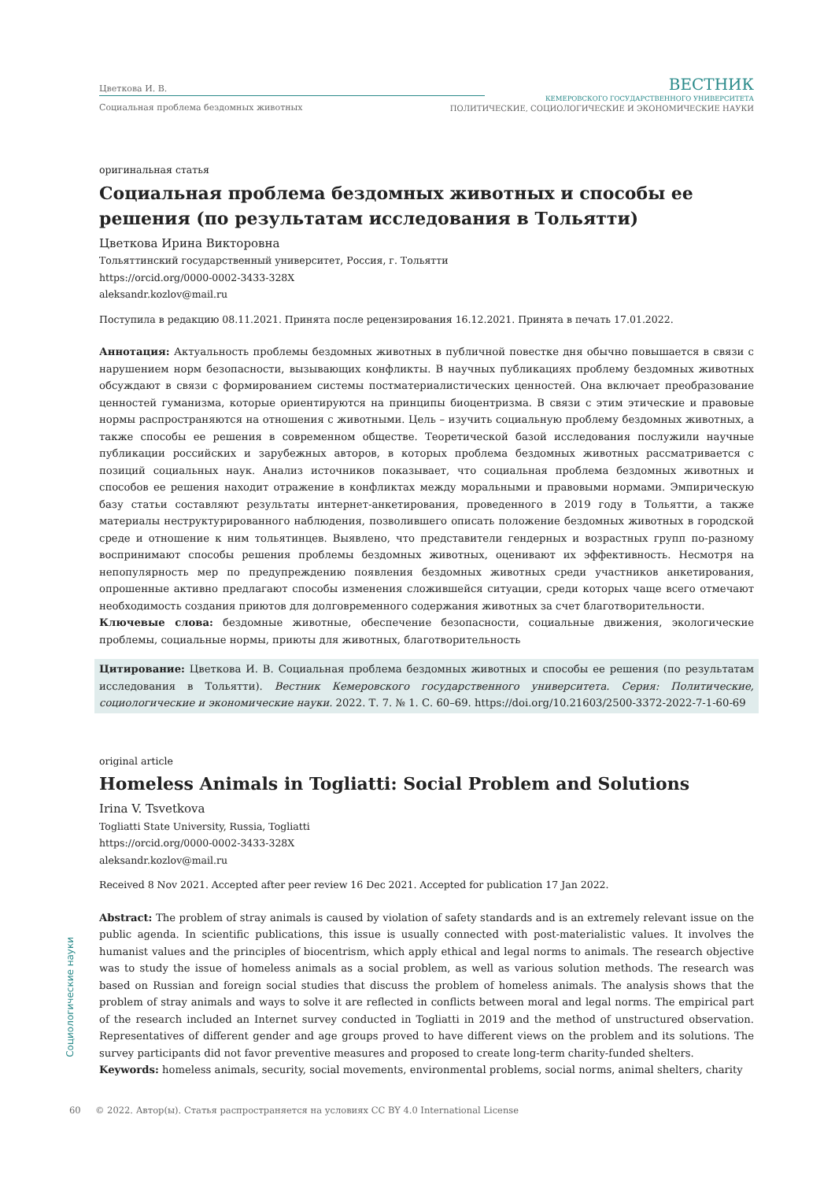Цветкова И. В. ВЕСТНИК
КЕМЕРОВСКОГО ГОСУДАРСТВЕННОГО УНИВЕРСИТЕТА
Социальная проблема бездомных животных ПОЛИТИЧЕСКИЕ, СОЦИОЛОГИЧЕСКИЕ И ЭКОНОМИЧЕСКИЕ НАУКИ
оригинальная статья
Социальная проблема бездомных животных и способы ее решения (по результатам исследования в Тольятти)
Цветкова Ирина Викторовна
Тольяттинский государственный университет, Россия, г. Тольятти
https://orcid.org/0000-0002-3433-328X
aleksandr.kozlov@mail.ru
Поступила в редакцию 08.11.2021. Принята после рецензирования 16.12.2021. Принята в печать 17.01.2022.
Аннотация: Актуальность проблемы бездомных животных в публичной повестке дня обычно повышается в связи с нарушением норм безопасности, вызывающих конфликты. В научных публикациях проблему бездомных животных обсуждают в связи с формированием системы постматериалистических ценностей. Она включает преобразование ценностей гуманизма, которые ориентируются на принципы биоцентризма. В связи с этим этические и правовые нормы распространяются на отношения с животными. Цель – изучить социальную проблему бездомных животных, а также способы ее решения в современном обществе. Теоретической базой исследования послужили научные публикации российских и зарубежных авторов, в которых проблема бездомных животных рассматривается с позиций социальных наук. Анализ источников показывает, что социальная проблема бездомных животных и способов ее решения находит отражение в конфликтах между моральными и правовыми нормами. Эмпирическую базу статьи составляют результаты интернет-анкетирования, проведенного в 2019 году в Тольятти, а также материалы неструктурированного наблюдения, позволившего описать положение бездомных животных в городской среде и отношение к ним тольятинцев. Выявлено, что представители гендерных и возрастных групп по-разному воспринимают способы решения проблемы бездомных животных, оценивают их эффективность. Несмотря на непопулярность мер по предупреждению появления бездомных животных среди участников анкетирования, опрошенные активно предлагают способы изменения сложившейся ситуации, среди которых чаще всего отмечают необходимость создания приютов для долговременного содержания животных за счет благотворительности.
Ключевые слова: бездомные животные, обеспечение безопасности, социальные движения, экологические проблемы, социальные нормы, приюты для животных, благотворительность
Цитирование: Цветкова И. В. Социальная проблема бездомных животных и способы ее решения (по результатам исследования в Тольятти). Вестник Кемеровского государственного университета. Серия: Политические, социологические и экономические науки. 2022. Т. 7. № 1. С. 60–69. https://doi.org/10.21603/2500-3372-2022-7-1-60-69
original article
Homeless Animals in Togliatti: Social Problem and Solutions
Irina V. Tsvetkova
Togliatti State University, Russia, Togliatti
https://orcid.org/0000-0002-3433-328X
aleksandr.kozlov@mail.ru
Received 8 Nov 2021. Accepted after peer review 16 Dec 2021. Accepted for publication 17 Jan 2022.
Abstract: The problem of stray animals is caused by violation of safety standards and is an extremely relevant issue on the public agenda. In scientific publications, this issue is usually connected with post-materialistic values. It involves the humanist values and the principles of biocentrism, which apply ethical and legal norms to animals. The research objective was to study the issue of homeless animals as a social problem, as well as various solution methods. The research was based on Russian and foreign social studies that discuss the problem of homeless animals. The analysis shows that the problem of stray animals and ways to solve it are reflected in conflicts between moral and legal norms. The empirical part of the research included an Internet survey conducted in Togliatti in 2019 and the method of unstructured observation. Representatives of different gender and age groups proved to have different views on the problem and its solutions. The survey participants did not favor preventive measures and proposed to create long-term charity-funded shelters.
Keywords: homeless animals, security, social movements, environmental problems, social norms, animal shelters, charity
Социологические науки
60 © 2022. Автор(ы). Статья распространяется на условиях CC BY 4.0 International License